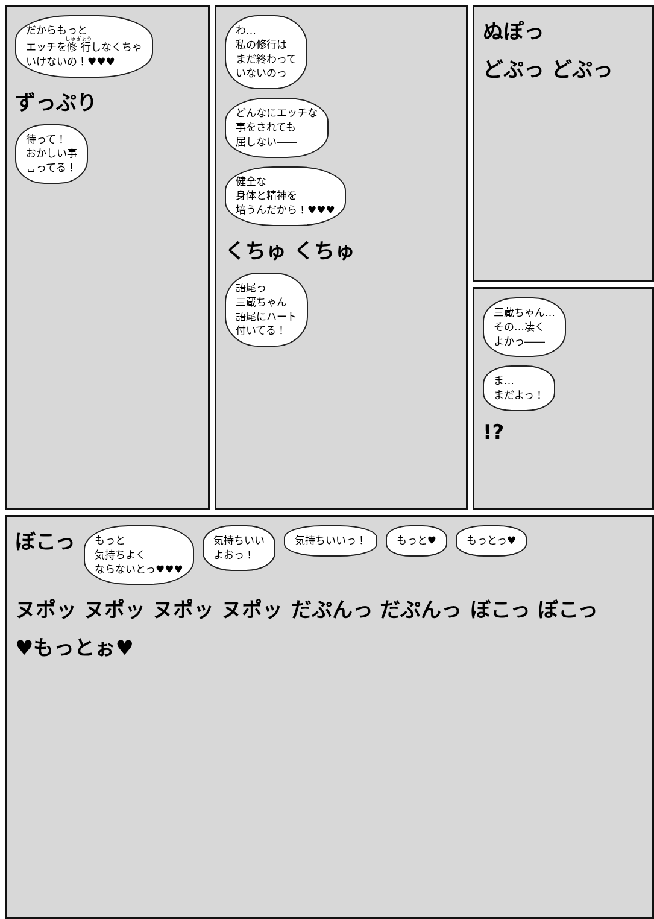だからもっと
エッチを修行しなくちゃ
いけないの！♥♥♥
ずっぷり
待って！
おかしい事
言ってる！
わ…
私の修行は
まだ終わって
いないのっ
どんなにエッチな
事をされても
屈しない――
健全な
身体と精神を
培うんだから！♥♥♥
くちゅ くちゅ
語尾っ
三蔵ちゃん
語尾にハート
付いてる！
ぬぽっ
どぷっ どぷっ
三蔵ちゃん…
その…凄く
よかっ――
ま…
まだよっ！
!?
ぼこっ
もっと
気持ちよく
ならないとっ♥♥♥
気持ちいい
よおっ！
気持ちいいっ！
もっと♥
もっとっ♥
ヌポッ ヌポッ ヌポッ ヌポッ
だぷんっ だぷんっ
ぼこっ ぼこっ
♥もっとぉ♥